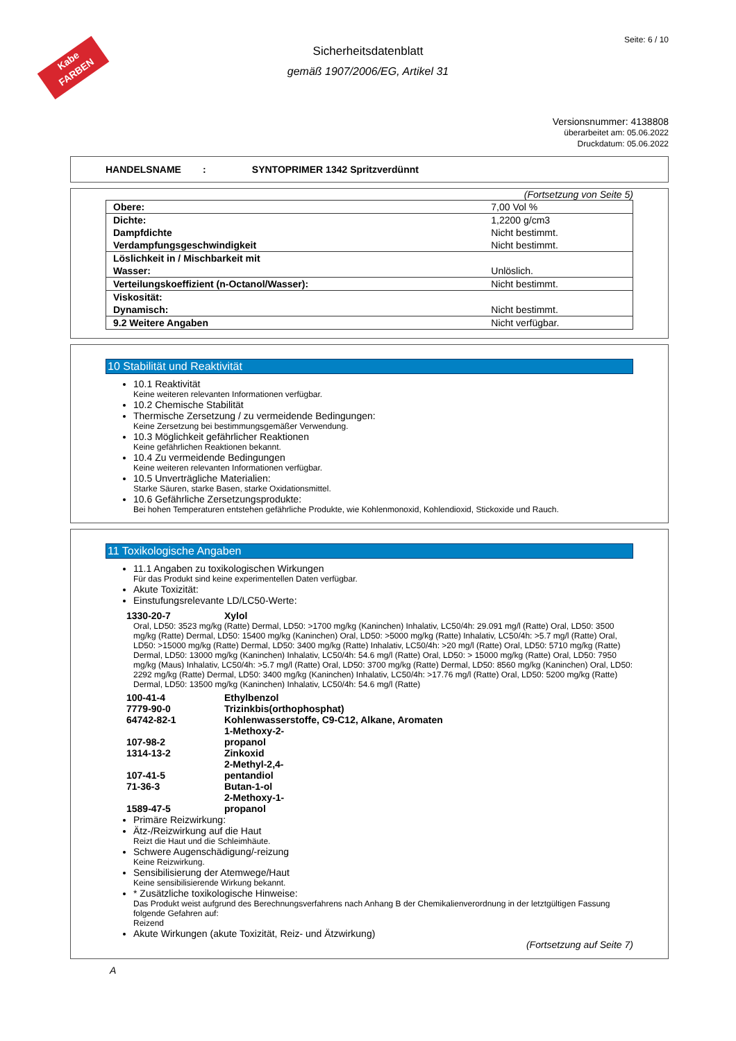Kabe
FARBEN
Seite: 6 / 10
Sicherheitsdatenblatt
gemäß 1907/2006/EG, Artikel 31
Versionsnummer: 4138808
überarbeitet am: 05.06.2022
Druckdatum: 05.06.2022
HANDELSNAME : SYNTOPRIMER 1342 Spritzverdünnt
(Fortsetzung von Seite 5)
| Obere: | 7,00 Vol % |
| Dichte: | 1,2200 g/cm3 |
| Dampfdichte | Nicht bestimmt. |
| Verdampfungsgeschwindigkeit | Nicht bestimmt. |
| Löslichkeit in / Mischbarkeit mit | |
| Wasser: | Unlöslich. |
| Verteilungskoeffizient (n-Octanol/Wasser): | Nicht bestimmt. |
| Viskosität: | |
| Dynamisch: | Nicht bestimmt. |
| 9.2 Weitere Angaben | Nicht verfügbar. |
10 Stabilität und Reaktivität
10.1 Reaktivität
Keine weiteren relevanten Informationen verfügbar.
10.2 Chemische Stabilität
Thermische Zersetzung / zu vermeidende Bedingungen:
Keine Zersetzung bei bestimmungsgemäßer Verwendung.
10.3 Möglichkeit gefährlicher Reaktionen
Keine gefährlichen Reaktionen bekannt.
10.4 Zu vermeidende Bedingungen
Keine weiteren relevanten Informationen verfügbar.
10.5 Unverträgliche Materialien:
Starke Säuren, starke Basen, starke Oxidationsmittel.
10.6 Gefährliche Zersetzungsprodukte:
Bei hohen Temperaturen entstehen gefährliche Produkte, wie Kohlenmonoxid, Kohlendioxid, Stickoxide und Rauch.
11 Toxikologische Angaben
11.1 Angaben zu toxikologischen Wirkungen
Für das Produkt sind keine experimentellen Daten verfügbar.
Akute Toxizität:
Einstufungsrelevante LD/LC50-Werte:
1330-20-7 Xylol
Oral, LD50: 3523 mg/kg (Ratte) Dermal, LD50: >1700 mg/kg (Kaninchen) Inhalativ, LC50/4h: 29.091 mg/l (Ratte) Oral, LD50: 3500 mg/kg (Ratte) Dermal, LD50: 15400 mg/kg (Kaninchen) Oral, LD50: >5000 mg/kg (Ratte) Inhalativ, LC50/4h: >5.7 mg/l (Ratte) Oral, LD50: >15000 mg/kg (Ratte) Dermal, LD50: 3400 mg/kg (Ratte) Inhalativ, LC50/4h: >20 mg/l (Ratte) Oral, LD50: 5710 mg/kg (Ratte) Dermal, LD50: 13000 mg/kg (Kaninchen) Inhalativ, LC50/4h: 54.6 mg/l (Ratte) Oral, LD50: > 15000 mg/kg (Ratte) Oral, LD50: 7950 mg/kg (Maus) Inhalativ, LC50/4h: >5.7 mg/l (Ratte) Oral, LD50: 3700 mg/kg (Ratte) Dermal, LD50: 8560 mg/kg (Kaninchen) Oral, LD50: 2292 mg/kg (Ratte) Dermal, LD50: 3400 mg/kg (Kaninchen) Inhalativ, LC50/4h: >17.76 mg/l (Ratte) Oral, LD50: 5200 mg/kg (Ratte) Dermal, LD50: 13500 mg/kg (Kaninchen) Inhalativ, LC50/4h: 54.6 mg/l (Ratte)
100-41-4 Ethylbenzol
7779-90-0 Trizinkbis(orthophosphat)
64742-82-1 Kohlenwasserstoffe, C9-C12, Alkane, Aromaten
107-98-2 1-Methoxy-2-propanol
1314-13-2 Zinkoxid
107-41-5 2-Methyl-2,4-pentandiol
71-36-3 Butan-1-ol
1589-47-5 2-Methoxy-1-propanol
Primäre Reizwirkung:
Ätz-/Reizwirkung auf die Haut
Reizt die Haut und die Schleimhäute.
Schwere Augenschädigung/-reizung
Keine Reizwirkung.
Sensibilisierung der Atemwege/Haut
Keine sensibilisierende Wirkung bekannt.
* Zusätzliche toxikologische Hinweise:
Das Produkt weist aufgrund des Berechnungsverfahrens nach Anhang B der Chemikalienverordnung in der letztgültigen Fassung folgende Gefahren auf:
Reizend
Akute Wirkungen (akute Toxizität, Reiz- und Ätzwirkung)
(Fortsetzung auf Seite 7)
A